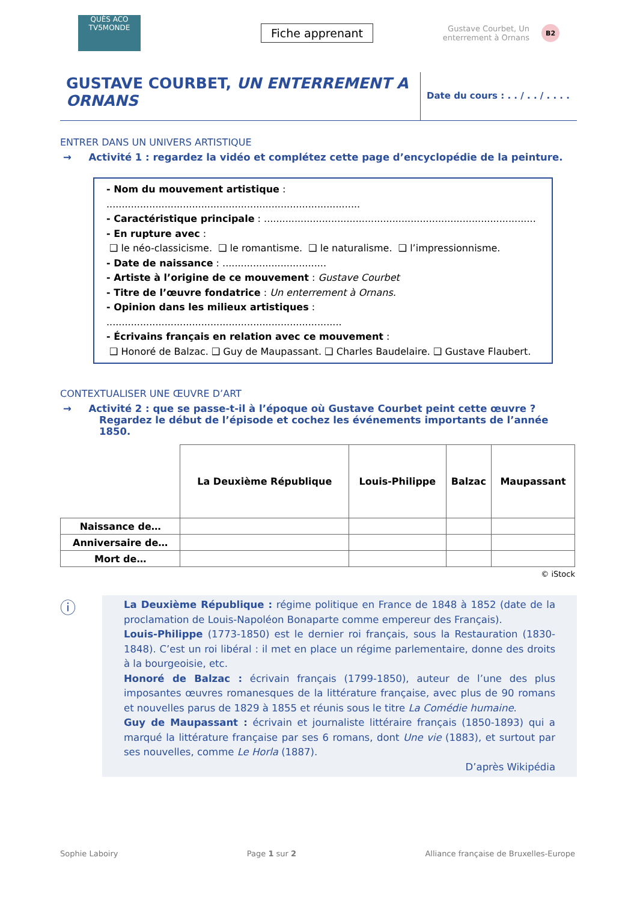QUÈS ACO
TV5MONDE
Fiche apprenant
Gustave Courbet, Un enterrement à Ornans
B2
GUSTAVE COURBET, UN ENTERREMENT A ORNANS
Date du cours : . . / . . / . . . .
ENTRER DANS UN UNIVERS ARTISTIQUE
→ Activité 1 : regardez la vidéo et complétez cette page d’encyclopédie de la peinture.
- Nom du mouvement artistique : ...................................................................................
- Caractéristique principale : .........................................................................................
- En rupture avec :
❑ le néo-classicisme. ❑ le romantisme. ❑ le naturalisme. ❑ l’impressionnisme.
- Date de naissance : ..................................
- Artiste à l’origine de ce mouvement : Gustave Courbet
- Titre de l’œuvre fondatrice : Un enterrement à Ornans.
- Opinion dans les milieux artistiques : .............................................................................
- Écrivains français en relation avec ce mouvement :
❑ Honoré de Balzac. ❑ Guy de Maupassant. ❑ Charles Baudelaire. ❑ Gustave Flaubert.
CONTEXTUALISER UNE ŒUVRE D’ART
→ Activité 2 : que se passe-t-il à l’époque où Gustave Courbet peint cette œuvre ? Regardez le début de l’épisode et cochez les événements importants de l’année 1850.
| | La Deuxième République | Louis-Philippe | Balzac | Maupassant |
| --- | --- | --- | --- | --- |
| Naissance de… | | | | |
| Anniversaire de… | | | | |
| Mort de… | | | | |
© iStock
ⓘ
La Deuxième République : régime politique en France de 1848 à 1852 (date de la proclamation de Louis-Napoléon Bonaparte comme empereur des Français).
Louis-Philippe (1773-1850) est le dernier roi français, sous la Restauration (1830-1848). C’est un roi libéral : il met en place un régime parlementaire, donne des droits à la bourgeoisie, etc.
Honoré de Balzac : écrivain français (1799-1850), auteur de l’une des plus imposantes œuvres romanesques de la littérature française, avec plus de 90 romans et nouvelles parus de 1829 à 1855 et réunis sous le titre La Comédie humaine.
Guy de Maupassant : écrivain et journaliste littéraire français (1850-1893) qui a marqué la littérature française par ses 6 romans, dont Une vie (1883), et surtout par ses nouvelles, comme Le Horla (1887).
D’après Wikipédia
Sophie Laboiry Page 1 sur 2 Alliance française de Bruxelles-Europe